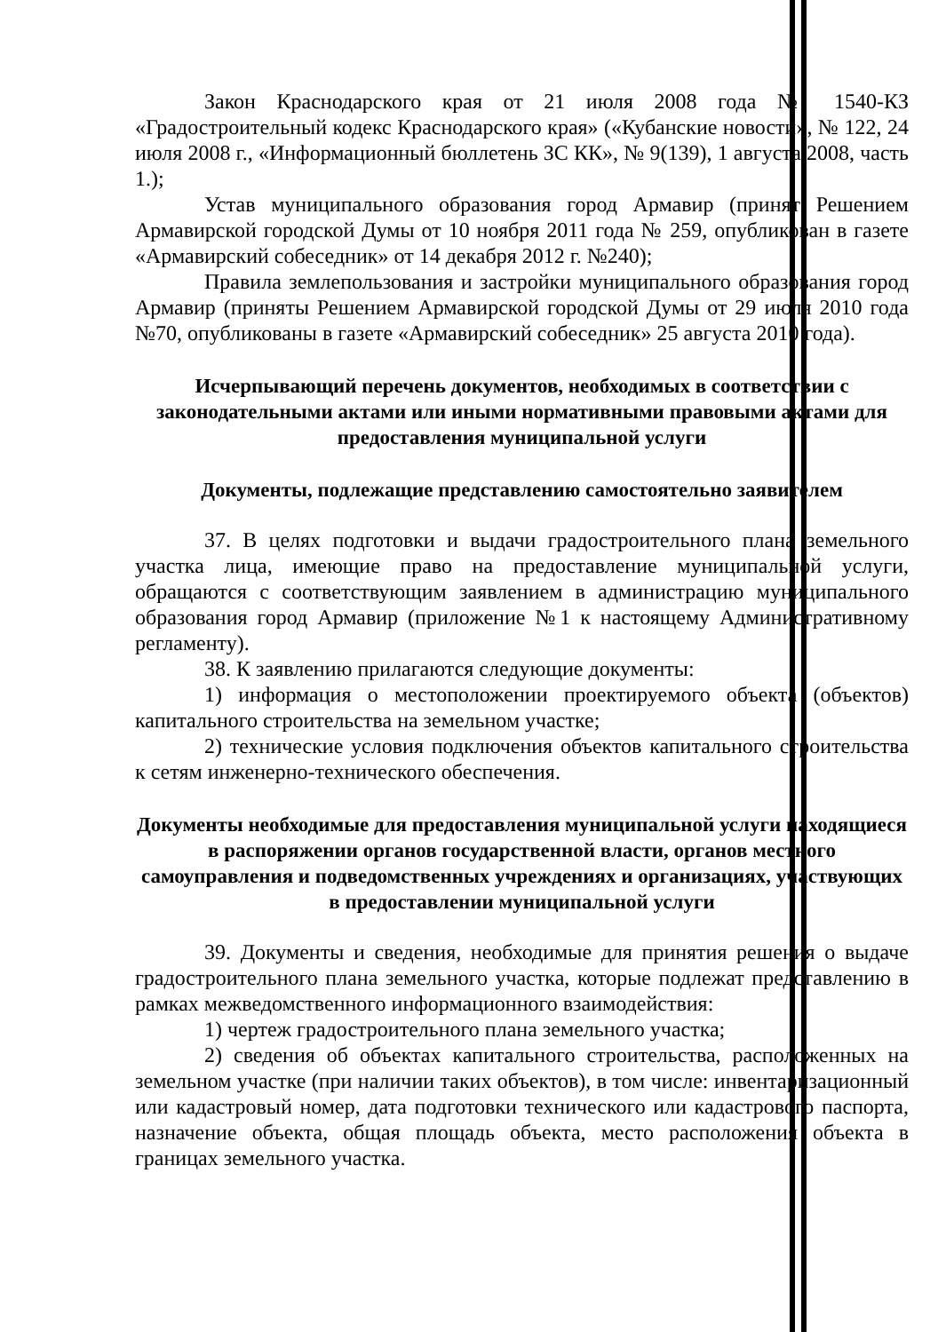Закон Краснодарского края от 21 июля 2008 года № 1540-КЗ «Градостроительный кодекс Краснодарского края» («Кубанские новости», № 122, 24 июля 2008 г., «Информационный бюллетень ЗС КК», № 9(139), 1 августа 2008, часть 1.);
Устав муниципального образования город Армавир (принят Решением Армавирской городской Думы от 10 ноября 2011 года № 259, опубликован в газете «Армавирский собеседник» от 14 декабря 2012 г. №240);
Правила землепользования и застройки муниципального образования город Армавир (приняты Решением Армавирской городской Думы от 29 июля 2010 года №70, опубликованы в газете «Армавирский собеседник» 25 августа 2010 года).
Исчерпывающий перечень документов, необходимых в соответствии с законодательными актами или иными нормативными правовыми актами для предоставления муниципальной услуги
Документы, подлежащие представлению самостоятельно заявителем
37. В целях подготовки и выдачи градостроительного плана земельного участка лица, имеющие право на предоставление муниципальной услуги, обращаются с соответствующим заявлением в администрацию муниципального образования город Армавир (приложение №1 к настоящему Административному регламенту).
38. К заявлению прилагаются следующие документы:
1) информация о местоположении проектируемого объекта (объектов) капитального строительства на земельном участке;
2) технические условия подключения объектов капитального строительства к сетям инженерно-технического обеспечения.
Документы необходимые для предоставления муниципальной услуги находящиеся в распоряжении органов государственной власти, органов местного самоуправления и подведомственных учреждениях и организациях, участвующих в предоставлении муниципальной услуги
39. Документы и сведения, необходимые для принятия решения о выдаче градостроительного плана земельного участка, которые подлежат представлению в рамках межведомственного информационного взаимодействия:
1) чертеж градостроительного плана земельного участка;
2) сведения об объектах капитального строительства, расположенных на земельном участке (при наличии таких объектов), в том числе: инвентаризационный или кадастровый номер, дата подготовки технического или кадастрового паспорта, назначение объекта, общая площадь объекта, место расположения объекта в границах земельного участка.